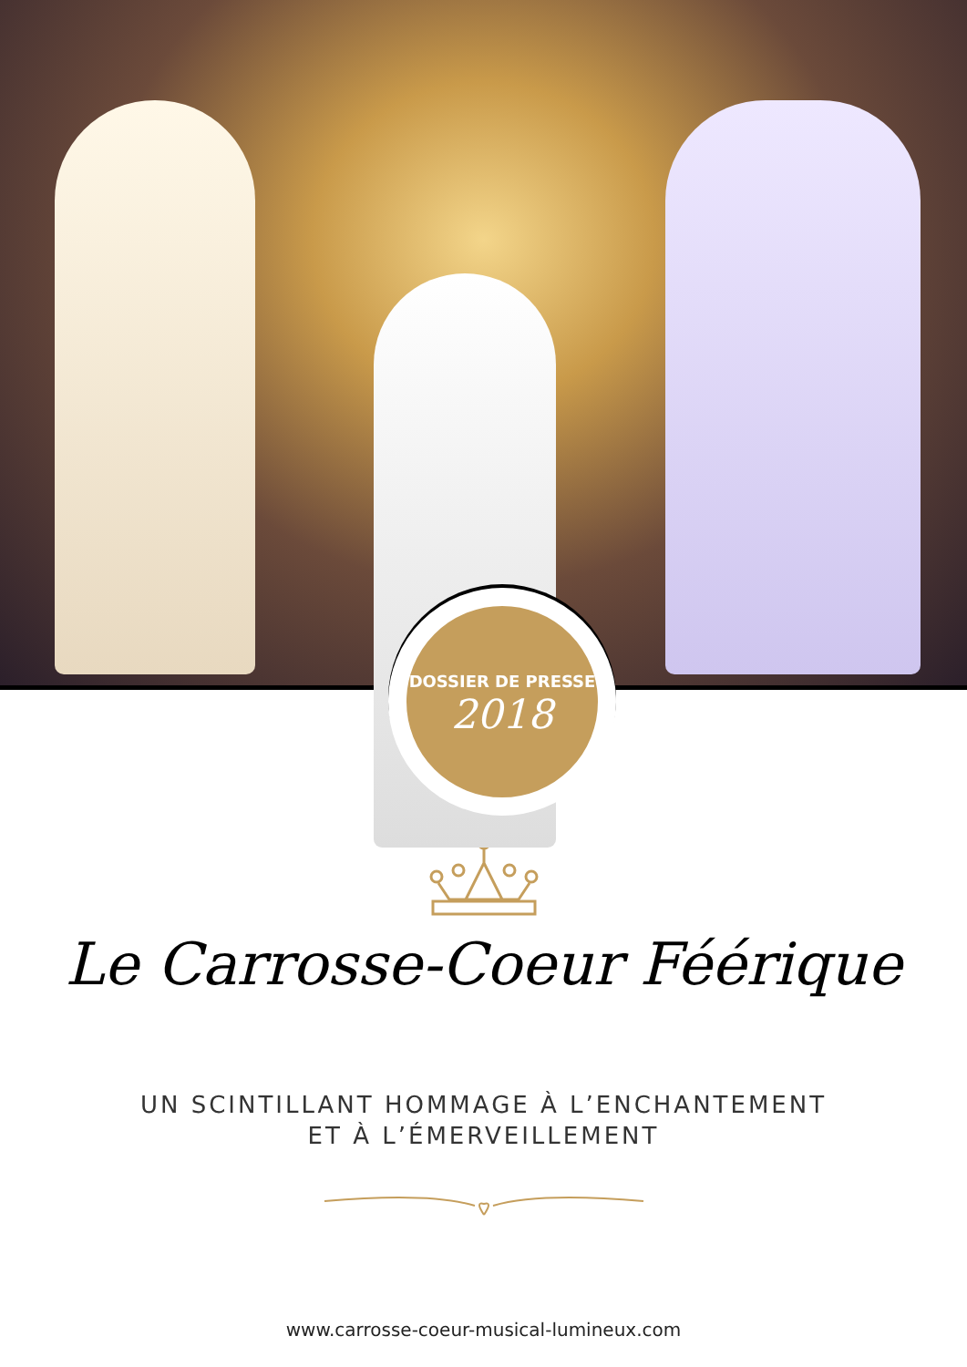DOSSIER DE PRESSE
2018
Le Carrosse-Coeur Féérique
UN SCINTILLANT HOMMAGE À L’ENCHANTEMENT
ET À L’ÉMERVEILLEMENT
www.carrosse-coeur-musical-lumineux.com